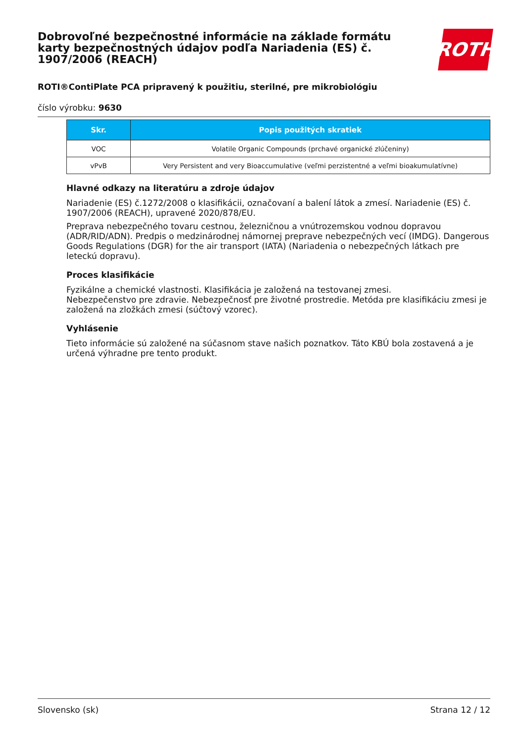ROTH
Dobrovoľné bezpečnostné informácie na základe formátu karty bezpečnostných údajov podľa Nariadenia (ES) č. 1907/2006 (REACH)
ROTI®ContiPlate PCA pripravený k použitiu, sterilné, pre mikrobiológiu
číslo výrobku: 9630
| Skr. | Popis použitých skratiek |
| --- | --- |
| VOC | Volatile Organic Compounds (prchavé organické zlúčeniny) |
| vPvB | Very Persistent and very Bioaccumulative (veľmi perzistentné a veľmi bioakumulatívne) |
Hlavné odkazy na literatúru a zdroje údajov
Nariadenie (ES) č.1272/2008 o klasifikácii, označovaní a balení látok a zmesí. Nariadenie (ES) č. 1907/2006 (REACH), upravené 2020/878/EU.
Preprava nebezpečného tovaru cestnou, železničnou a vnútrozemskou vodnou dopravou (ADR/RID/ADN). Predpis o medzinárodnej námornej preprave nebezpečných vecí (IMDG). Dangerous Goods Regulations (DGR) for the air transport (IATA) (Nariadenia o nebezpečných látkach pre leteckú dopravu).
Proces klasifikácie
Fyzikálne a chemické vlastnosti. Klasifikácia je založená na testovanej zmesi.
Nebezpečenstvo pre zdravie. Nebezpečnosť pre životné prostredie. Metóda pre klasifikáciu zmesi je založená na zložkách zmesi (súčtový vzorec).
Vyhlásenie
Tieto informácie sú založené na súčasnom stave našich poznatkov. Táto KBÚ bola zostavená a je určená výhradne pre tento produkt.
Slovensko (sk) Strana 12 / 12